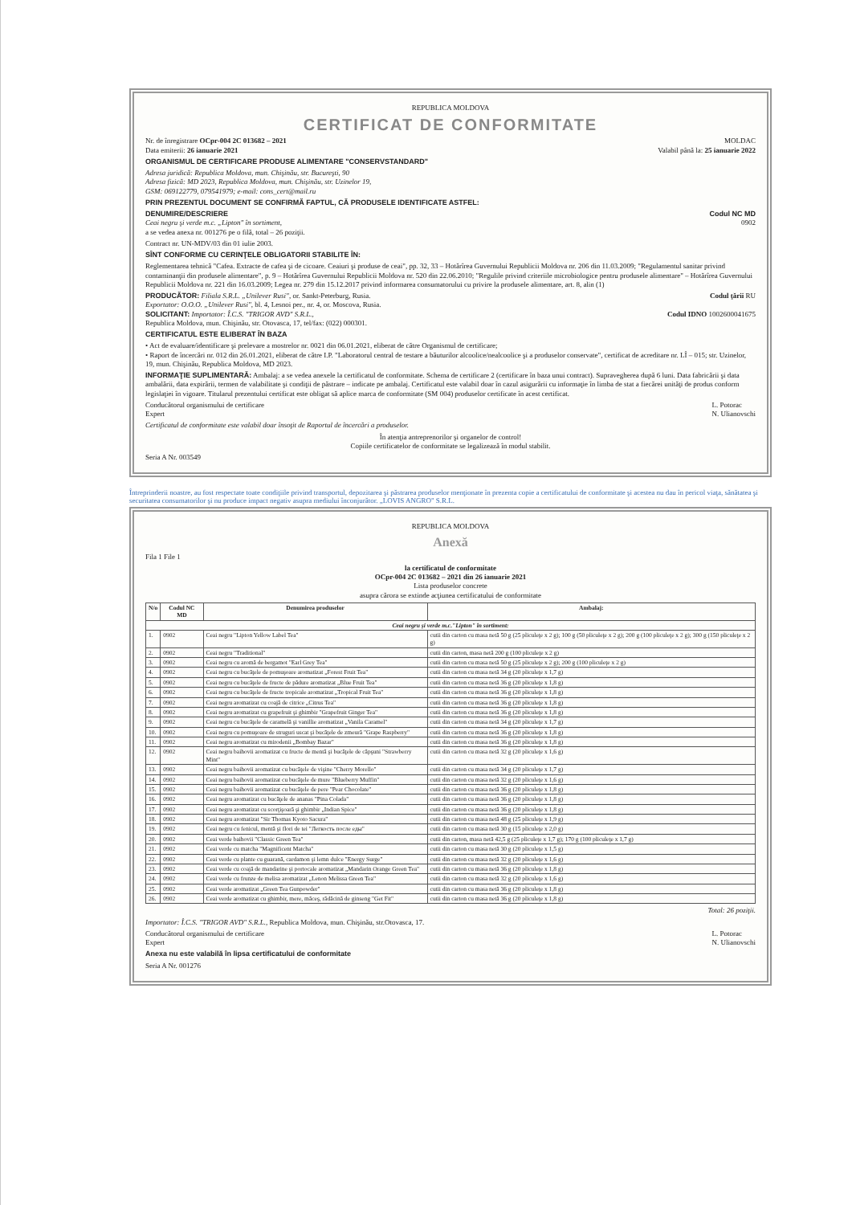REPUBLICA MOLDOVA
CERTIFICAT DE CONFORMITATE
Nr. de înregistrare OCpr-004 2C 013682 – 2021 MOLDAC
Data emiterii: 26 ianuarie 2021 Valabil până la: 25 ianuarie 2022
ORGANISMUL DE CERTIFICARE PRODUSE ALIMENTARE "CONSERVSTANDARD"
Adresa juridică: Republica Moldova, mun. Chişinău, str. Bucureşti, 90
Adresa fizică: MD 2023, Republica Moldova, mun. Chişinău, str. Uzinelor 19,
GSM: 069122779, 079541979; e-mail: cons_cert@mail.ru
PRIN PREZENTUL DOCUMENT SE CONFIRMĂ FAPTUL, CĂ PRODUSELE IDENTIFICATE ASTFEL:
DENUMIRE/DESCRIERE Codul NC MD
Ceai negru şi verde m.c. „Lipton" în sortiment,
a se vedea anexa nr. 001276 pe o filă, total – 26 poziţii. 0902
Contract nr. UN-MDV/03 din 01 iulie 2003.
SÎNT CONFORME CU CERINŢELE OBLIGATORII STABILITE ÎN:
Reglementarea tehnică "Cafea. Extracte de cafea şi de cicoare. Ceaiuri şi produse de ceai", pp. 32, 33 – Hotărîrea Guvernului Republicii Moldova nr. 206 din 11.03.2009; "Regulamentul sanitar privind contaminanţii din produsele alimentare", p. 9 – Hotărîrea Guvernului Republicii Moldova nr. 520 din 22.06.2010; "Regulile privind criteriile microbiologice pentru produsele alimentare" – Hotărîrea Guvernului Republicii Moldova nr. 221 din 16.03.2009; Legea nr. 279 din 15.12.2017 privind informarea consumatorului cu privire la produsele alimentare, art. 8, alin (1)
PRODUCĂTOR: Filiala S.R.L. „Unilever Rusi", or. Sankt-Peterburg, Rusia.
Exportator: O.O.O. „Unilever Rusi", bl. 4, Lesnoi per., nr. 4, or. Moscova, Rusia. Codul ţării RU
SOLICITANT: Importator: Î.C.S. "TRIGOR AVD" S.R.L.,
Republica Moldova, mun. Chişinău, str. Otovasca, 17, tel/fax: (022) 000301. Codul IDNO 1002600041675
CERTIFICATUL ESTE ELIBERAT ÎN BAZA
• Act de evaluare/identificare şi prelevare a mostrelor nr. 0021 din 06.01.2021, eliberat de către Organismul de certificare;
• Raport de încercări nr. 012 din 26.01.2021, eliberat de către I.P. "Laboratorul central de testare a băuturilor alcoolice/nealcoolice şi a produselor conservate", certificat de acreditare nr. LÎ – 015; str. Uzinelor, 19, mun. Chişinău, Republica Moldova, MD 2023.
INFORMAŢIE SUPLIMENTARĂ: Ambalaj: a se vedea anexele la certificatul de conformitate. Schema de certificare 2 (certificare în baza unui contract). Supravegherea după 6 luni. Data fabricării şi data ambalării, data expirării, termen de valabilitate şi condiţii de păstrare – indicate pe ambalaj. Certificatul este valabil doar în cazul asigurării cu informaţie în limba de stat a fiecărei unităţi de produs conform legislaţiei în vigoare. Titularul prezentului certificat este obligat să aplice marca de conformitate (SM 004) produselor certificate în acest certificat.
Conducătorul organismului de certificare
Expert L. Potorac
N. Ulianovschi
Certificatul de conformitate este valabil doar însoţit de Raportul de încercări a produselor.
În atenţia antreprenorilor şi organelor de control!
Copiile certificatelor de conformitate se legalizează în modul stabilit.
Seria A Nr. 003549
Întreprinderii noastre, au fost respectate toate condiţiile privind transportul, depozitarea şi păstrarea produselor menţionate în prezenta copie a certificatului de conformitate şi acestea nu dau în pericol viaţa, sănătatea şi securitatea consumatorilor şi nu produce impact negativ asupra mediului înconjurător. „LOVIS ANGRO" S.R.L.
REPUBLICA MOLDOVA
Anexă
Fila 1 File 1
la certificatul de conformitate
OCpr-004 2C 013682 – 2021 din 26 ianuarie 2021
Lista produselor concrete
asupra cărora se extinde acţiunea certificatului de conformitate
| N/o | Codul NC MD | Denumirea produselor | Ambalaj: |
| --- | --- | --- | --- |
| Ceai negru şi verde m.c."Lipton" în sortiment: | | | |
| 1. | 0902 | Ceai negru "Lipton Yellow Label Tea" | cutii din carton cu masa netă 50 g (25 pliculeţe x 2 g); 100 g (50 pliculeţe x 2 g); 200 g (100 pliculeţe x 2 g); 300 g (150 pliculeţe x 2 g) |
| 2. | 0902 | Ceai negru "Traditional" | cutii din carton, masa netă 200 g (100 pliculeţe x 2 g) |
| 3. | 0902 | Ceai negru cu aromă de bergamot "Earl Grey Tea" | cutii din carton cu masa netă 50 g (25 pliculeţe x 2 g); 200 g (100 pliculeţe x 2 g) |
| 4. | 0902 | Ceai negru cu bucăţele de pomuşoare aromatizat „Forest Fruit Tea" | cutii din carton cu masa netă 34 g (20 pliculeţe x 1,7 g) |
| 5. | 0902 | Ceai negru cu bucăţele de fructe de pădure aromatizat „Blue Fruit Tea" | cutii din carton cu masa netă 36 g (20 pliculeţe x 1,8 g) |
| 6. | 0902 | Ceai negru cu bucăţele de fructe tropicale aromatizat „Tropical Fruit Tea" | cutii din carton cu masa netă 36 g (20 pliculeţe x 1,8 g) |
| 7. | 0902 | Ceai negru aromatizat cu coajă de citrice „Citrus Tea" | cutii din carton cu masa netă 36 g (20 pliculeţe x 1,8 g) |
| 8. | 0902 | Ceai negru aromatizat cu grapefruit şi ghimbir "Grapefruit Ginger Tea" | cutii din carton cu masa netă 36 g (20 pliculeţe x 1,8 g) |
| 9. | 0902 | Ceai negru cu bucăţele de caramelă şi vanillie aromatizat „Vanila Caramel" | cutii din carton cu masa netă 34 g (20 pliculeţe x 1,7 g) |
| 10. | 0902 | Ceai negru cu pomuşoare de struguri uscat şi bucăţele de zmeură "Grape Raspberry" | cutii din carton cu masa netă 36 g (20 pliculeţe x 1,8 g) |
| 11. | 0902 | Ceai negru aromatizat cu mirodenii „Bombay Bazar" | cutii din carton cu masa netă 36 g (20 pliculeţe x 1,8 g) |
| 12. | 0902 | Ceai negru baihovii aromatizat cu fructe de mentă şi bucăţele de căpşuni "Strawberry Mint" | cutii din carton cu masa netă 32 g (20 pliculeţe x 1,6 g) |
| 13. | 0902 | Ceai negru baihovii aromatizat cu bucăţele de vişine "Cherry Morello" | cutii din carton cu masa netă 34 g (20 pliculeţe x 1,7 g) |
| 14. | 0902 | Ceai negru baihovii aromatizat cu bucăţele de mure "Blueberry Muffin" | cutii din carton cu masa netă 32 g (20 pliculeţe x 1,6 g) |
| 15. | 0902 | Ceai negru baihovii aromatizat cu bucăţele de pere "Pear Chocolate" | cutii din carton cu masa netă 36 g (20 pliculeţe x 1,8 g) |
| 16. | 0902 | Ceai negru aromatizat cu bucăţele de ananas "Pina Colada" | cutii din carton cu masa netă 36 g (20 pliculeţe x 1,8 g) |
| 17. | 0902 | Ceai negru aromatizat cu scorţişoară şi ghimbir „Indian Spice" | cutii din carton cu masa netă 36 g (20 pliculeţe x 1,8 g) |
| 18. | 0902 | Ceai negru aromatizat "Sir Thomas Kyoto Sacura" | cutii din carton cu masa netă 48 g (25 pliculeţe x 1,9 g) |
| 19. | 0902 | Ceai negru cu fenicul, mentă şi flori de tei "Легкость после еды" | cutii din carton cu masa netă 30 g (15 pliculeţe x 2,0 g) |
| 20. | 0902 | Ceai verde baihovii "Classic Green Tea" | cutii din carton, masa netă 42,5 g (25 pliculeţe x 1,7 g); 170 g (100 pliculeţe x 1,7 g) |
| 21. | 0902 | Ceai verde cu matcha "Magnificent Matcha" | cutii din carton cu masa netă 30 g (20 pliculeţe x 1,5 g) |
| 22. | 0902 | Ceai verde cu plante cu guarană, cardamon şi lemn dulce "Energy Surge" | cutii din carton cu masa netă 32 g (20 pliculeţe x 1,6 g) |
| 23. | 0902 | Ceai verde cu coajă de mandarine şi portocale aromatizat „Mandarin Orange Green Tea" | cutii din carton cu masa netă 36 g (20 pliculeţe x 1,8 g) |
| 24. | 0902 | Ceai verde cu frunze de melisa aromatizat „Lenon Melissa Green Tea" | cutii din carton cu masa netă 32 g (20 pliculeţe x 1,6 g) |
| 25. | 0902 | Ceai verde aromatizat „Green Tea Gunpowder" | cutii din carton cu masa netă 36 g (20 pliculeţe x 1,8 g) |
| 26. | 0902 | Ceai verde aromatizat cu ghimbir, mere, măceş, rădăcină de ginseng "Get Fit" | cutii din carton cu masa netă 36 g (20 pliculeţe x 1,8 g) |
Total: 26 poziţii.
Importator: Î.C.S. "TRIGOR AVD" S.R.L., Republica Moldova, mun. Chişinău, str.Otovasca, 17.
Conducătorul organismului de certificare
Expert L. Potorac
N. Ulianovschi
Anexa nu este valabilă în lipsa certificatului de conformitate
Seria A Nr. 001276